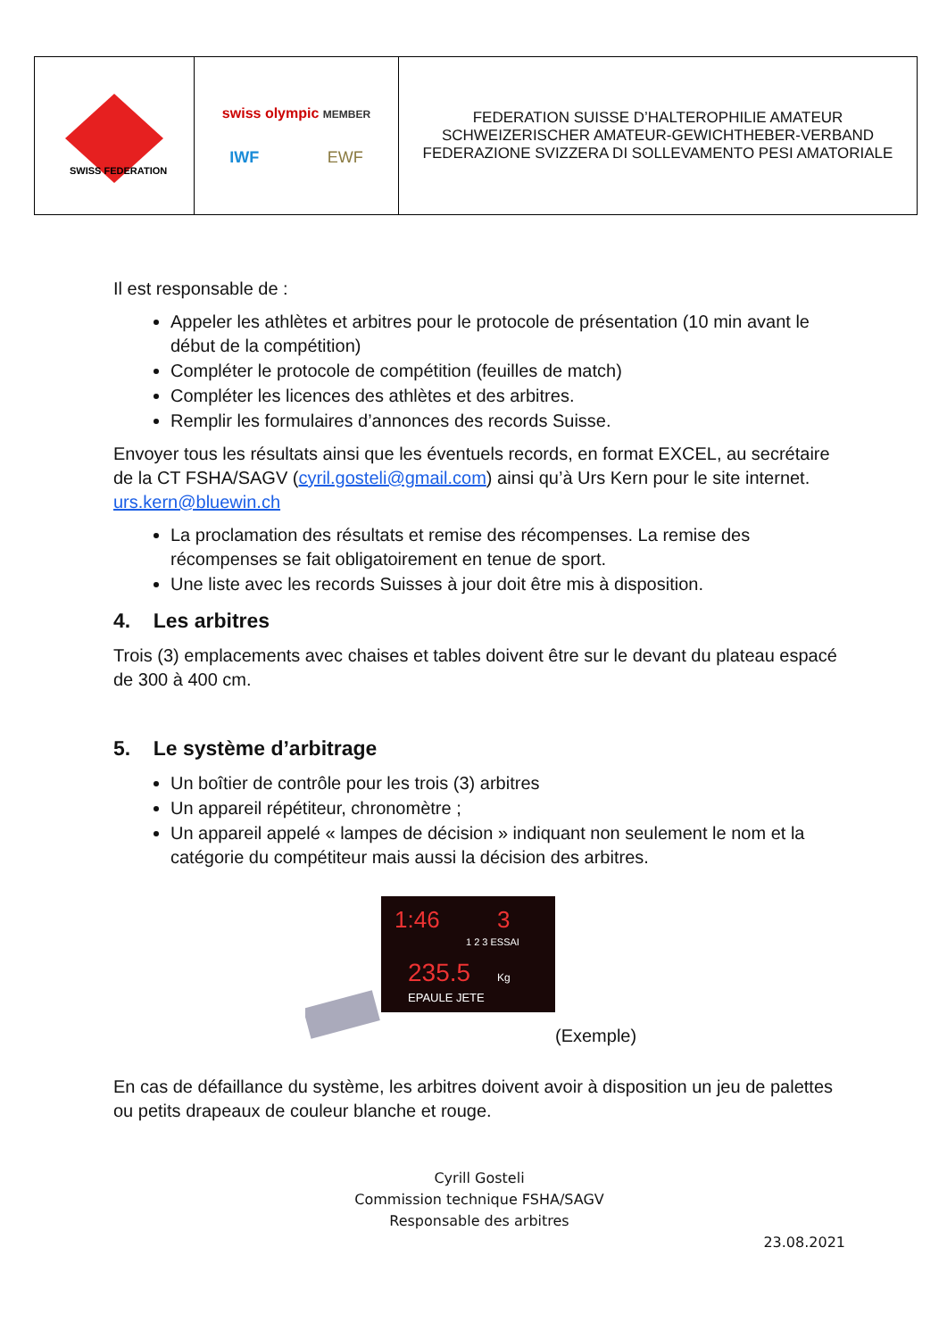| SWISS FEDERATION | swiss olympic MEMBER IWF EWF | FEDERATION SUISSE D’HALTEROPHILIE AMATEUR SCHWEIZERISCHER AMATEUR-GEWICHTHEBER-VERBAND FEDERAZIONE SVIZZERA DI SOLLEVAMENTO PESI AMATORIALE |
Il est responsable de :
Appeler les athlètes et arbitres pour le protocole de présentation (10 min avant le début de la compétition)
Compléter le protocole de compétition (feuilles de match)
Compléter les licences des athlètes et des arbitres.
Remplir les formulaires d’annonces des records Suisse.
Envoyer tous les résultats ainsi que les éventuels records, en format EXCEL, au secrétaire de la CT FSHA/SAGV (cyril.gosteli@gmail.com) ainsi qu’à Urs Kern pour le site internet. urs.kern@bluewin.ch
La proclamation des résultats et remise des récompenses. La remise des récompenses se fait obligatoirement en tenue de sport.
Une liste avec les records Suisses à jour doit être mis à disposition.
4. Les arbitres
Trois (3) emplacements avec chaises et tables doivent être sur le devant du plateau espacé de 300 à 400 cm.
5. Le système d’arbitrage
Un boîtier de contrôle pour les trois (3) arbitres
Un appareil répétiteur, chronomètre ;
Un appareil appelé « lampes de décision » indiquant non seulement le nom et la catégorie du compétiteur mais aussi la décision des arbitres.
1:46
3
1 2 3 ESSAI
235.5
Kg
EPAULE JETE
(Exemple)
En cas de défaillance du système, les arbitres doivent avoir à disposition un jeu de palettes ou petits drapeaux de couleur blanche et rouge.
Cyrill Gosteli
Commission technique FSHA/SAGV
Responsable des arbitres
23.08.2021